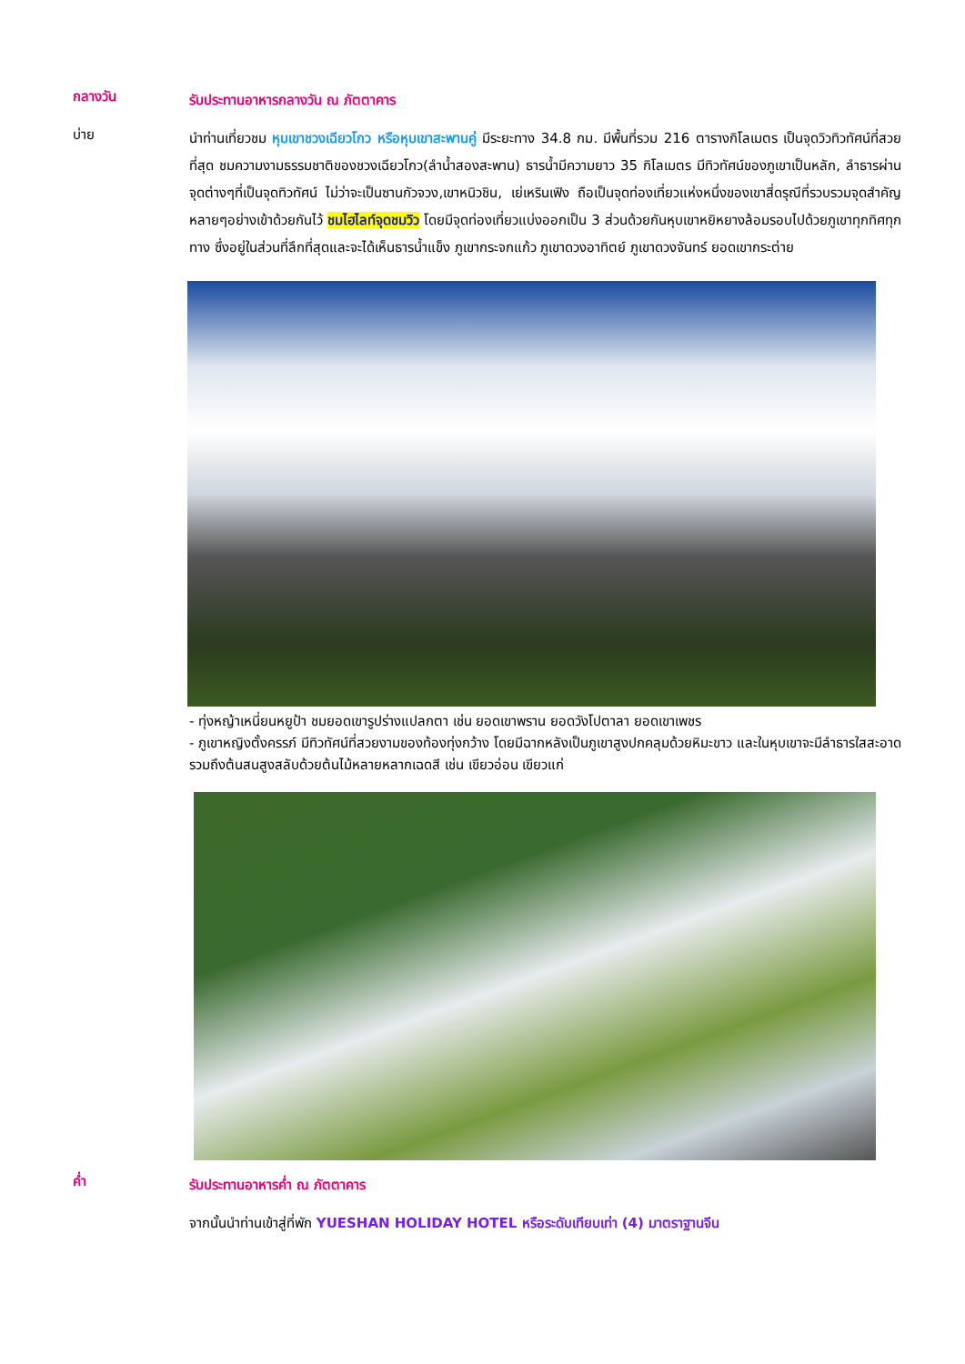กลางวัน
รับประทานอาหารกลางวัน ณ ภัตตาคาร
บ่าย
นำท่านเที่ยวชม หุบเขาชวงเฉียวโกว หรือหุบเขาสะพานคู่ มีระยะทาง 34.8 กม. มีพื้นที่รวม 216 ตารางกิโลเมตร เป็นจุดวิวทิวทัศน์ที่สวยที่สุด ชมความงามธรรมชาติของชวงเฉียวโกว(ลำน้ำสองสะพาน) ธารน้ำมีความยาว 35 กิโลเมตร มีทิวทัศน์ของภูเขาเป็นหลัก, ลำธารผ่านจุดต่างๆที่เป็นจุดทิวทัศน์ ไม่ว่าจะเป็นซานกัวจวง,เขาหนิวชิน, เย่เหรินเฟิง ถือเป็นจุดท่องเที่ยวแห่งหนึ่งของเขาสี่ดรุณีที่รวบรวมจุดสำคัญหลายๆอย่างเข้าด้วยกันไว้ ชมไฮไลท์จุดชมวิว โดยมีจุดท่องเที่ยวแบ่งออกเป็น 3 ส่วนด้วยกันหุบเขาหยิหยางล้อมรอบไปด้วยภูเขาทุกทิศทุกทาง ซึ่งอยู่ในส่วนที่ลึกที่สุดและจะได้เห็นธารน้ำแข็ง ภูเขากระจกแก้ว ภูเขาดวงอาทิตย์ ภูเขาดวงจันทร์ ยอดเขากระต่าย
- ทุ่งหญ้าเหนี่ยนหยูป้า ชมยอดเขารูปร่างแปลกตา เช่น ยอดเขาพราน ยอดวังโปตาลา ยอดเขาเพชร
- ภูเขาหญิงตั้งครรภ์ มีทิวทัศน์ที่สวยงามของท้องทุ่งกว้าง โดยมีฉากหลังเป็นภูเขาสูงปกคลุมด้วยหิมะขาว และในหุบเขาจะมีลำธารใสสะอาดรวมถึงต้นสนสูงสลับด้วยต้นไม้หลายหลากเฉดสี เช่น เขียวอ่อน เขียวแก่
ค่ำ
รับประทานอาหารค่ำ ณ ภัตตาคาร
จากนั้นนำท่านเข้าสู่ที่พัก YUESHAN HOLIDAY HOTEL หรือระดับเทียบเท่า (4) มาตราฐานจีน